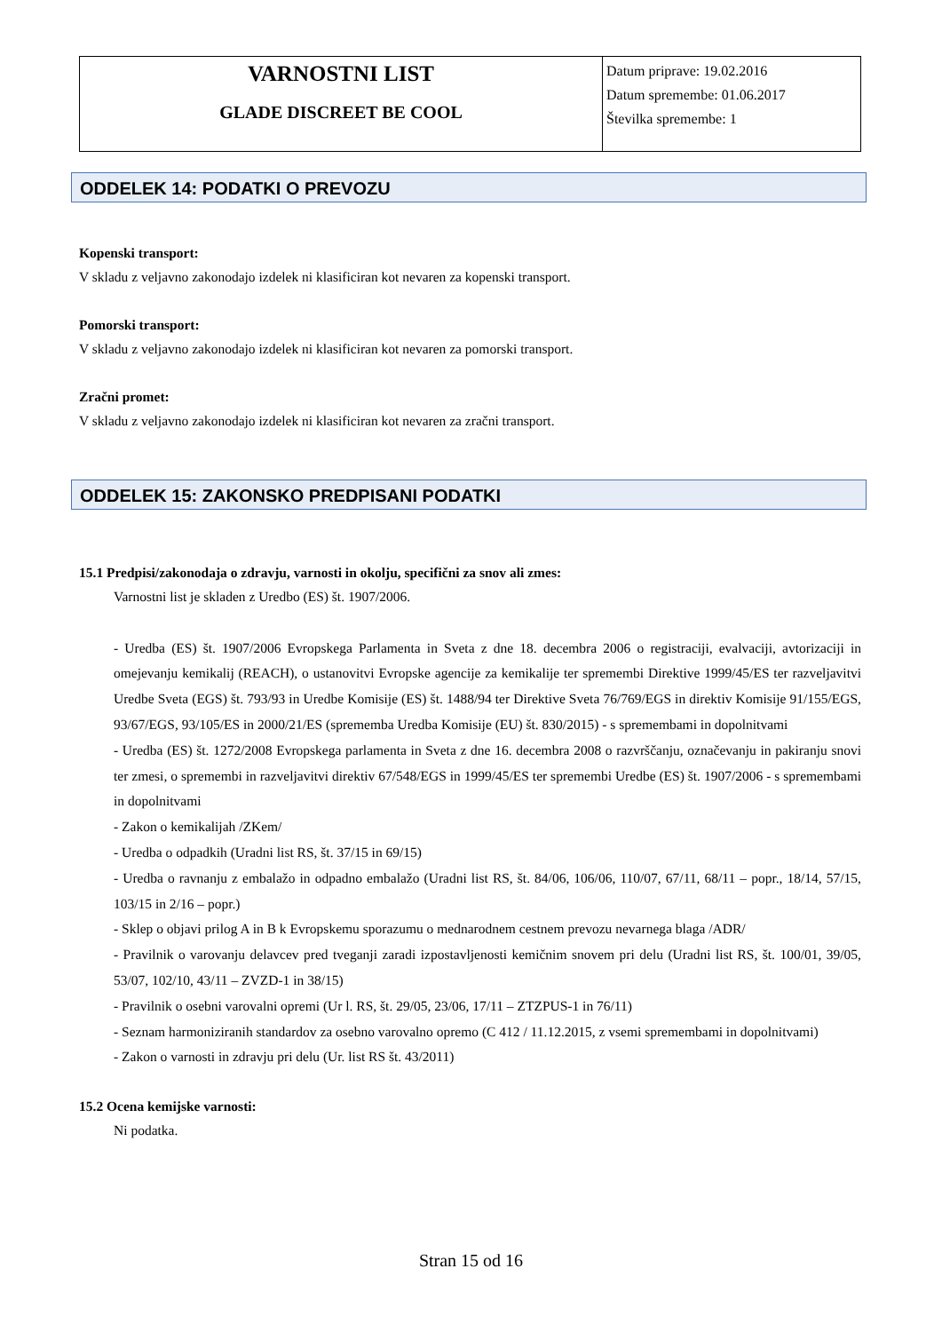| VARNOSTNI LIST GLADE DISCREET BE COOL | Datum priprave: 19.02.2016 Datum spremembe: 01.06.2017 Številka spremembe: 1 |
ODDELEK 14: PODATKI O PREVOZU
Kopenski transport:
V skladu z veljavno zakonodajo izdelek ni klasificiran kot nevaren za kopenski transport.
Pomorski transport:
V skladu z veljavno zakonodajo izdelek ni klasificiran kot nevaren za pomorski transport.
Zračni promet:
V skladu z veljavno zakonodajo izdelek ni klasificiran kot nevaren za zračni transport.
ODDELEK 15: ZAKONSKO PREDPISANI PODATKI
15.1 Predpisi/zakonodaja o zdravju, varnosti in okolju, specifični za snov ali zmes:
Varnostni list je skladen z Uredbo (ES) št. 1907/2006.
- Uredba (ES) št. 1907/2006 Evropskega Parlamenta in Sveta z dne 18. decembra 2006 o registraciji, evalvaciji, avtorizaciji in omejevanju kemikalij (REACH), o ustanovitvi Evropske agencije za kemikalije ter spremembi Direktive 1999/45/ES ter razveljavitvi Uredbe Sveta (EGS) št. 793/93 in Uredbe Komisije (ES) št. 1488/94 ter Direktive Sveta 76/769/EGS in direktiv Komisije 91/155/EGS, 93/67/EGS, 93/105/ES in 2000/21/ES (sprememba Uredba Komisije (EU) št. 830/2015) - s spremembami in dopolnitvami
- Uredba (ES) št. 1272/2008 Evropskega parlamenta in Sveta z dne 16. decembra 2008 o razvrščanju, označevanju in pakiranju snovi ter zmesi, o spremembi in razveljavitvi direktiv 67/548/EGS in 1999/45/ES ter spremembi Uredbe (ES) št. 1907/2006 - s spremembami in dopolnitvami
- Zakon o kemikalijah /ZKem/
- Uredba o odpadkih (Uradni list RS, št. 37/15 in 69/15)
- Uredba o ravnanju z embalažo in odpadno embalažo (Uradni list RS, št. 84/06, 106/06, 110/07, 67/11, 68/11 – popr., 18/14, 57/15, 103/15 in 2/16 – popr.)
- Sklep o objavi prilog A in B k Evropskemu sporazumu o mednarodnem cestnem prevozu nevarnega blaga /ADR/
- Pravilnik o varovanju delavcev pred tveganji zaradi izpostavljenosti kemičnim snovem pri delu (Uradni list RS, št. 100/01, 39/05, 53/07, 102/10, 43/11 – ZVZD-1 in 38/15)
- Pravilnik o osebni varovalni opremi (Ur l. RS, št. 29/05, 23/06, 17/11 – ZTZPUS-1 in 76/11)
- Seznam harmoniziranih standardov za osebno varovalno opremo (C 412 / 11.12.2015, z vsemi spremembami in dopolnitvami)
- Zakon o varnosti in zdravju pri delu (Ur. list RS št. 43/2011)
15.2 Ocena kemijske varnosti:
Ni podatka.
Stran 15 od 16